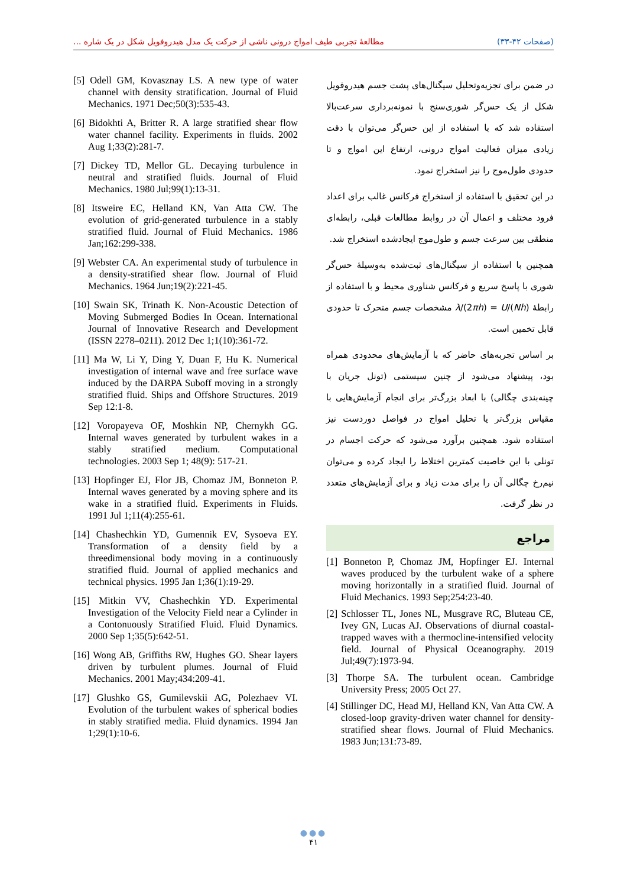مطالعهٔ تجربی طیف امواج درونی ناشی از حرکت یک مدل هیدروفویل شکل در یک شاره ... (صفحات ۴۲-۳۳)
در ضمن برای تجزیه‌وتحلیل سیگنال‌های پشت جسم هیدروفویل شکل از یک حس‌گر شوری‌سنج با نمونه‌برداری سرعت‌بالا استفاده شد که با استفاده از این حس‌گر می‌توان با دقت زیادی میزان فعالیت امواج درونی، ارتفاع این امواج و تا حدودی طول‌موج را نیز استخراج نمود.
در این تحقیق با استفاده از استخراج فرکانس غالب برای اعداد فرود مختلف و اعمال آن در روابط مطالعات قبلی، رابطه‌ای منطقی بین سرعت جسم و طول‌موج ایجادشده استخراج شد.
همچنین با استفاده از سیگنال‌های ثبت‌شده به‌وسیلهٔ حس‌گر شوری با پاسخ سریع و فرکانس شناوری محیط و با استفاده از رابطهٔ λ/(2πh) = U/(Nh) مشخصات جسم متحرک تا حدودی قابل تخمین است.
بر اساس تجربه‌های حاضر که با آزمایش‌های محدودی همراه بود، پیشنهاد می‌شود از چنین سیستمی (تونل جریان با چینه‌بندی چگالی) با ابعاد بزرگ‌تر برای انجام آزمایش‌هایی با مقیاس بزرگ‌تر یا تحلیل امواج در فواصل دوردست نیز استفاده شود. همچنین برآورد می‌شود که حرکت اجسام در تونلی با این خاصیت کمترین اختلاط را ایجاد کرده و می‌توان نیم‌رخ چگالی آن را برای مدت زیاد و برای آزمایش‌های متعدد در نظر گرفت.
مراجع
[1] Bonneton P, Chomaz JM, Hopfinger EJ. Internal waves produced by the turbulent wake of a sphere moving horizontally in a stratified fluid. Journal of Fluid Mechanics. 1993 Sep;254:23-40.
[2] Schlosser TL, Jones NL, Musgrave RC, Bluteau CE, Ivey GN, Lucas AJ. Observations of diurnal coastal-trapped waves with a thermocline-intensified velocity field. Journal of Physical Oceanography. 2019 Jul;49(7):1973-94.
[3] Thorpe SA. The turbulent ocean. Cambridge University Press; 2005 Oct 27.
[4] Stillinger DC, Head MJ, Helland KN, Van Atta CW. A closed-loop gravity-driven water channel for density-stratified shear flows. Journal of Fluid Mechanics. 1983 Jun;131:73-89.
[5] Odell GM, Kovasznay LS. A new type of water channel with density stratification. Journal of Fluid Mechanics. 1971 Dec;50(3):535-43.
[6] Bidokhti A, Britter R. A large stratified shear flow water channel facility. Experiments in fluids. 2002 Aug 1;33(2):281-7.
[7] Dickey TD, Mellor GL. Decaying turbulence in neutral and stratified fluids. Journal of Fluid Mechanics. 1980 Jul;99(1):13-31.
[8] Itsweire EC, Helland KN, Van Atta CW. The evolution of grid-generated turbulence in a stably stratified fluid. Journal of Fluid Mechanics. 1986 Jan;162:299-338.
[9] Webster CA. An experimental study of turbulence in a density-stratified shear flow. Journal of Fluid Mechanics. 1964 Jun;19(2):221-45.
[10] Swain SK, Trinath K. Non-Acoustic Detection of Moving Submerged Bodies In Ocean. International Journal of Innovative Research and Development (ISSN 2278–0211). 2012 Dec 1;1(10):361-72.
[11] Ma W, Li Y, Ding Y, Duan F, Hu K. Numerical investigation of internal wave and free surface wave induced by the DARPA Suboff moving in a strongly stratified fluid. Ships and Offshore Structures. 2019 Sep 12:1-8.
[12] Voropayeva OF, Moshkin NP, Chernykh GG. Internal waves generated by turbulent wakes in a stably stratified medium. Computational technologies. 2003 Sep 1; 48(9): 517-21.
[13] Hopfinger EJ, Flor JB, Chomaz JM, Bonneton P. Internal waves generated by a moving sphere and its wake in a stratified fluid. Experiments in Fluids. 1991 Jul 1;11(4):255-61.
[14] Chashechkin YD, Gumennik EV, Sysoeva EY. Transformation of a density field by a threedimensional body moving in a continuously stratified fluid. Journal of applied mechanics and technical physics. 1995 Jan 1;36(1):19-29.
[15] Mitkin VV, Chashechkin YD. Experimental Investigation of the Velocity Field near a Cylinder in a Contonuously Stratified Fluid. Fluid Dynamics. 2000 Sep 1;35(5):642-51.
[16] Wong AB, Griffiths RW, Hughes GO. Shear layers driven by turbulent plumes. Journal of Fluid Mechanics. 2001 May;434:209-41.
[17] Glushko GS, Gumilevskii AG, Polezhaev VI. Evolution of the turbulent wakes of spherical bodies in stably stratified media. Fluid dynamics. 1994 Jan 1;29(1):10-6.
●●●
۴۱